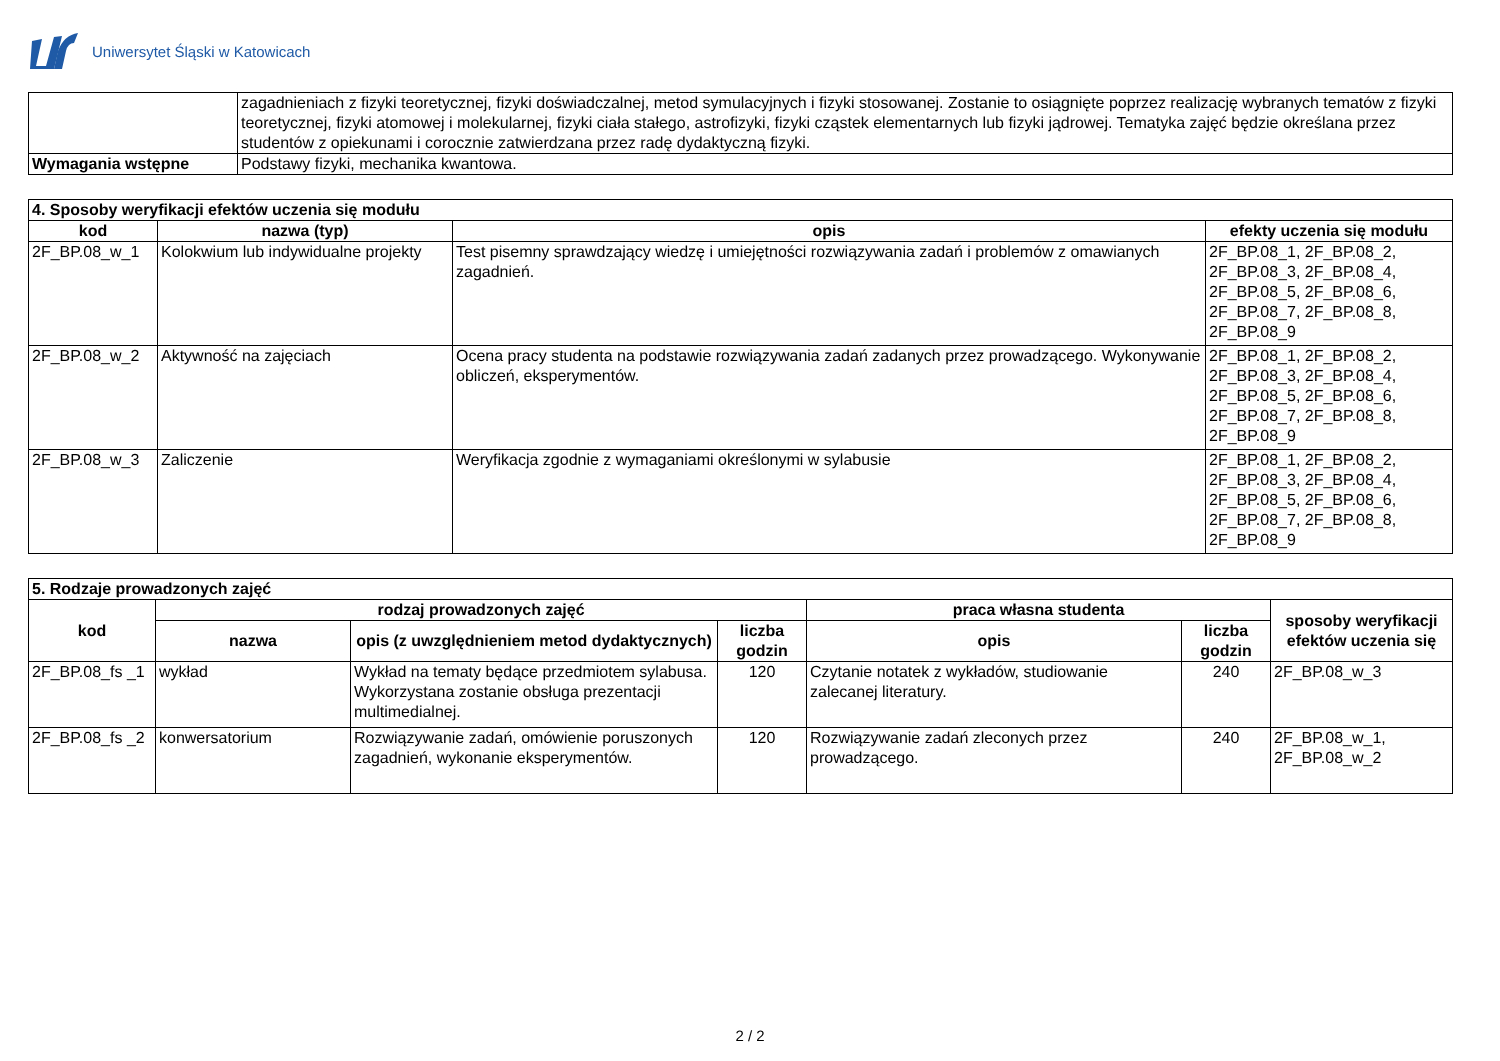Uniwersytet Śląski w Katowicach
| | zagadnieniach z fizyki teoretycznej, fizyki doświadczalnej, metod symulacyjnych i fizyki stosowanej. Zostanie to osiągnięte poprzez realizację wybranych tematów z fizyki teoretycznej, fizyki atomowej i molekularnej, fizyki ciała stałego, astrofizyki, fizyki cząstek elementarnych lub fizyki jądrowej. Tematyka zajęć będzie określana przez studentów z opiekunami i corocznie zatwierdzana przez radę dydaktyczną fizyki. |
| Wymagania wstępne | Podstawy fizyki, mechanika kwantowa. |
| 4. Sposoby weryfikacji efektów uczenia się modułu | | | |
| --- | --- | --- | --- |
| kod | nazwa (typ) | opis | efekty uczenia się modułu |
| 2F_BP.08_w_1 | Kolokwium lub indywidualne projekty | Test pisemny sprawdzający wiedzę i umiejętności rozwiązywania zadań i problemów z omawianych zagadnień. | 2F_BP.08_1, 2F_BP.08_2, 2F_BP.08_3, 2F_BP.08_4, 2F_BP.08_5, 2F_BP.08_6, 2F_BP.08_7, 2F_BP.08_8, 2F_BP.08_9 |
| 2F_BP.08_w_2 | Aktywność na zajęciach | Ocena pracy studenta na podstawie rozwiązywania zadań zadanych przez prowadzącego. Wykonywanie obliczeń, eksperymentów. | 2F_BP.08_1, 2F_BP.08_2, 2F_BP.08_3, 2F_BP.08_4, 2F_BP.08_5, 2F_BP.08_6, 2F_BP.08_7, 2F_BP.08_8, 2F_BP.08_9 |
| 2F_BP.08_w_3 | Zaliczenie | Weryfikacja zgodnie z wymaganiami określonymi w sylabusie | 2F_BP.08_1, 2F_BP.08_2, 2F_BP.08_3, 2F_BP.08_4, 2F_BP.08_5, 2F_BP.08_6, 2F_BP.08_7, 2F_BP.08_8, 2F_BP.08_9 |
| 5. Rodzaje prowadzonych zajęć | | | | | | |
| --- | --- | --- | --- | --- | --- | --- |
| kod | rodzaj prowadzonych zajęć | | | praca własna studenta | | sposoby weryfikacji efektów uczenia się |
| | nazwa | opis (z uwzględnieniem metod dydaktycznych) | liczba godzin | opis | liczba godzin | |
| 2F_BP.08_fs _1 | wykład | Wykład na tematy będące przedmiotem sylabusa. Wykorzystana zostanie obsługa prezentacji multimedialnej. | 120 | Czytanie notatek z wykładów, studiowanie zalecanej literatury. | 240 | 2F_BP.08_w_3 |
| 2F_BP.08_fs _2 | konwersatorium | Rozwiązywanie zadań, omówienie poruszonych zagadnień, wykonanie eksperymentów. | 120 | Rozwiązywanie zadań zleconych przez prowadzącego. | 240 | 2F_BP.08_w_1, 2F_BP.08_w_2 |
2 / 2